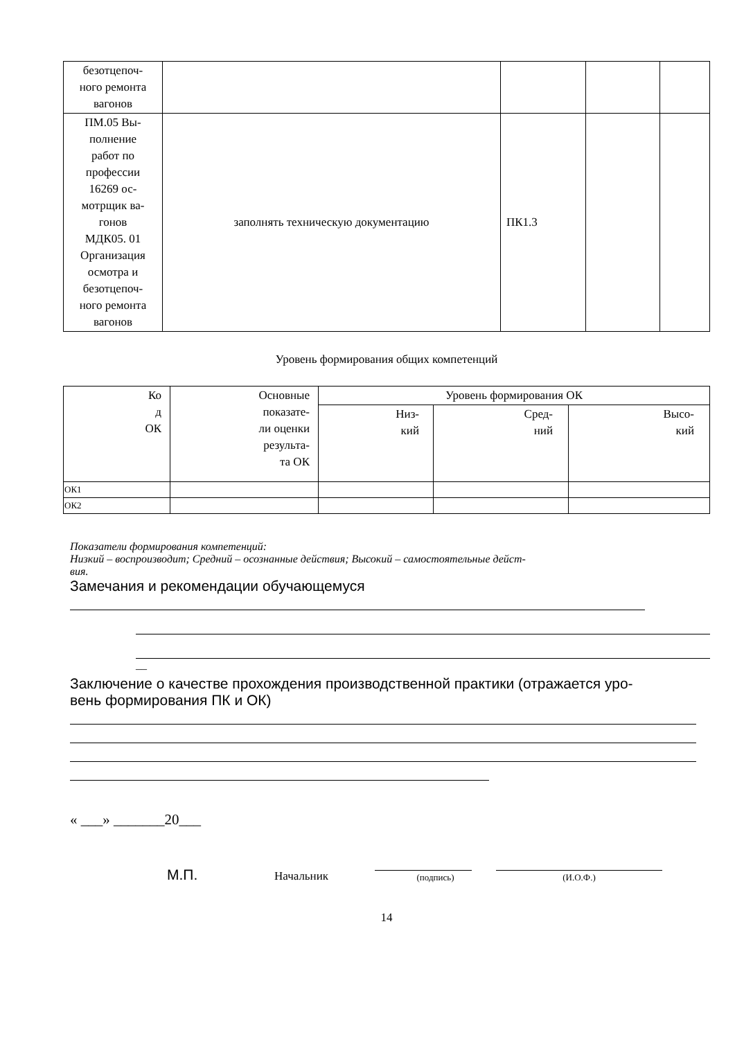| безотцепоч- ного ремонта вагонов | | | | |
| ПМ.05 Вы- полнение работ по профессии 16269 ос- мотрщик ва- гонов МДК05. 01 Организация осмотра и безотцепоч- ного ремонта вагонов | заполнять техническую документацию | ПК1.3 | | |
Уровень формирования общих компетенций
| Ко д ОК | Основные показате- ли оценки результа- та ОК | Уровень формирования ОК | | |
| | | Низ- кий | Сред- ний | Высо- кий |
| ОК1 | | | | |
| ОК2 | | | | |
Показатели формирования компетенций:
Низкий – воспроизводит; Средний – осознанные действия; Высокий – самостоятельные дейст-
вия.
Замечания и рекомендации обучающемуся
__
Заключение о качестве прохождения производственной практики (отражается уро-
вень формирования ПК и ОК)
« ___» _______20___
М.П. Начальник (подпись) (И.О.Ф.)
14